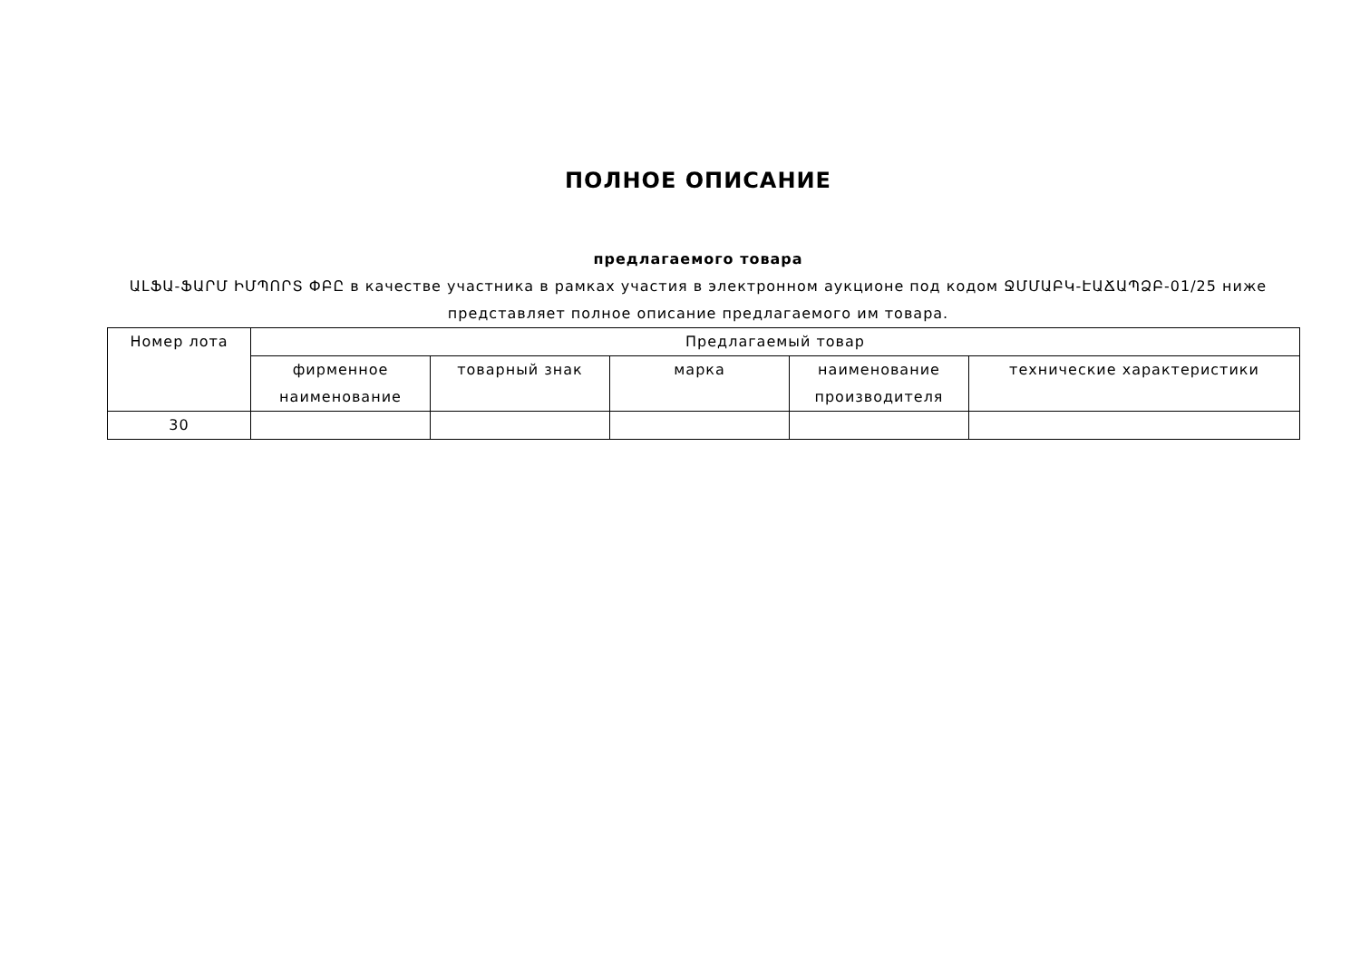ПОЛНОЕ ОПИСАНИЕ
предлагаемого товара
ԱԼՖԱ-ՖԱՐՄ ԻՄՊՈՐՏ ՓԲԸ в качестве участника в рамках участия в электронном аукционе под кодом ՋՄՄԱԲԿ-ԷԱՃԱՊՁԲ-01/25 ниже представляет полное описание предлагаемого им товара.
| Номер лота | Предлагаемый товар | | | | |
| --- | --- | --- | --- | --- | --- |
| | фирменное наименование | товарный знак | марка | наименование производителя | технические характеристики |
| 30 | | | | | |